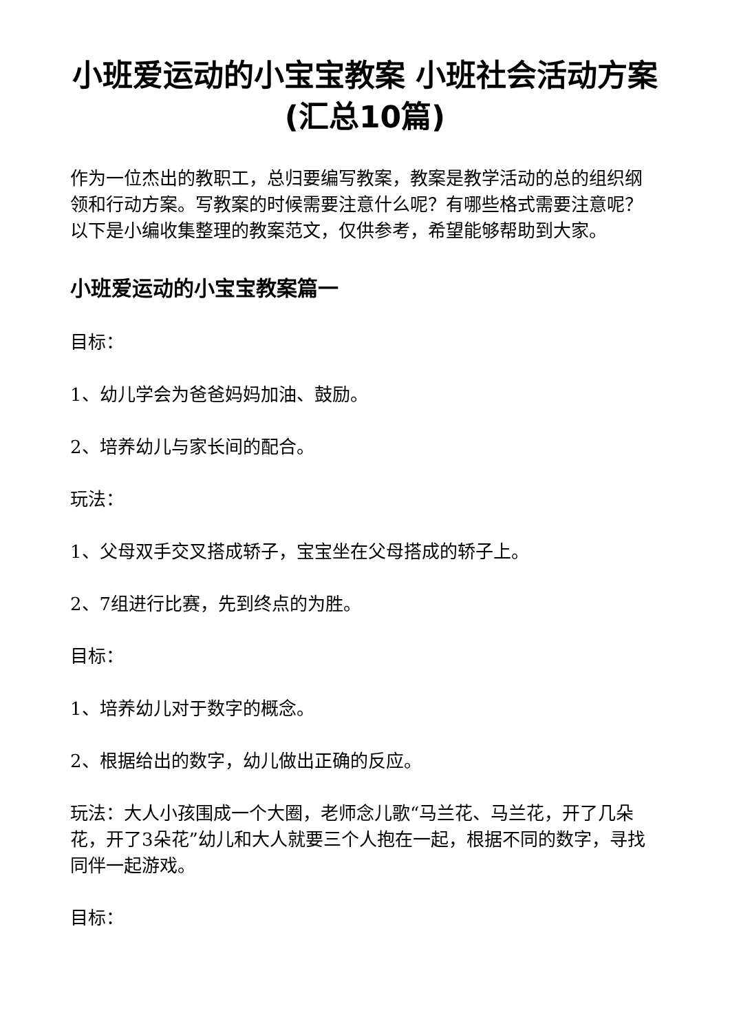小班爱运动的小宝宝教案 小班社会活动方案(汇总10篇)
作为一位杰出的教职工，总归要编写教案，教案是教学活动的总的组织纲领和行动方案。写教案的时候需要注意什么呢？有哪些格式需要注意呢？以下是小编收集整理的教案范文，仅供参考，希望能够帮助到大家。
小班爱运动的小宝宝教案篇一
目标：
1、幼儿学会为爸爸妈妈加油、鼓励。
2、培养幼儿与家长间的配合。
玩法：
1、父母双手交叉搭成轿子，宝宝坐在父母搭成的轿子上。
2、7组进行比赛，先到终点的为胜。
目标：
1、培养幼儿对于数字的概念。
2、根据给出的数字，幼儿做出正确的反应。
玩法：大人小孩围成一个大圈，老师念儿歌“马兰花、马兰花，开了几朵花，开了3朵花”幼儿和大人就要三个人抱在一起，根据不同的数字，寻找同伴一起游戏。
目标：